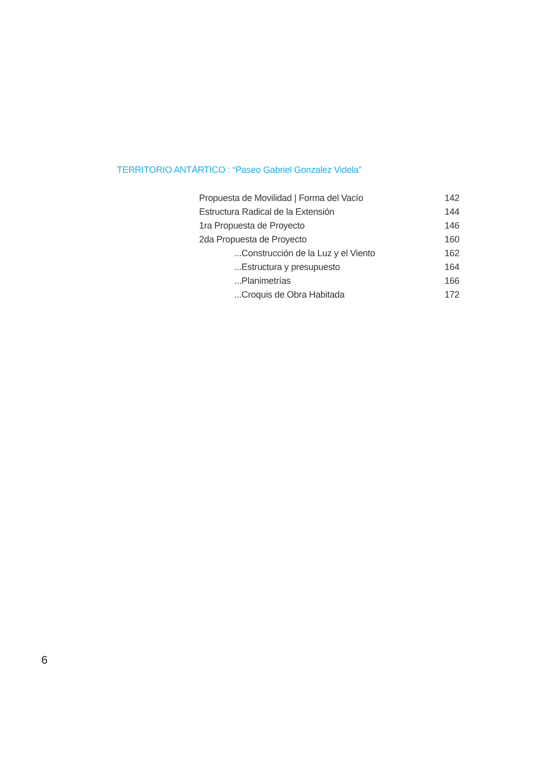TERRITORIO ANTÁRTICO : “Paseo Gabriel Gonzalez Videla”
Propuesta de Movilidad | Forma del Vacío 142
Estructura Radical de la Extensión 144
1ra Propuesta de Proyecto 146
2da Propuesta de Proyecto 160
...Construcción de la Luz y el Viento 162
...Estructura y presupuesto 164
...Planimetrías 166
...Croquis de Obra Habitada 172
6